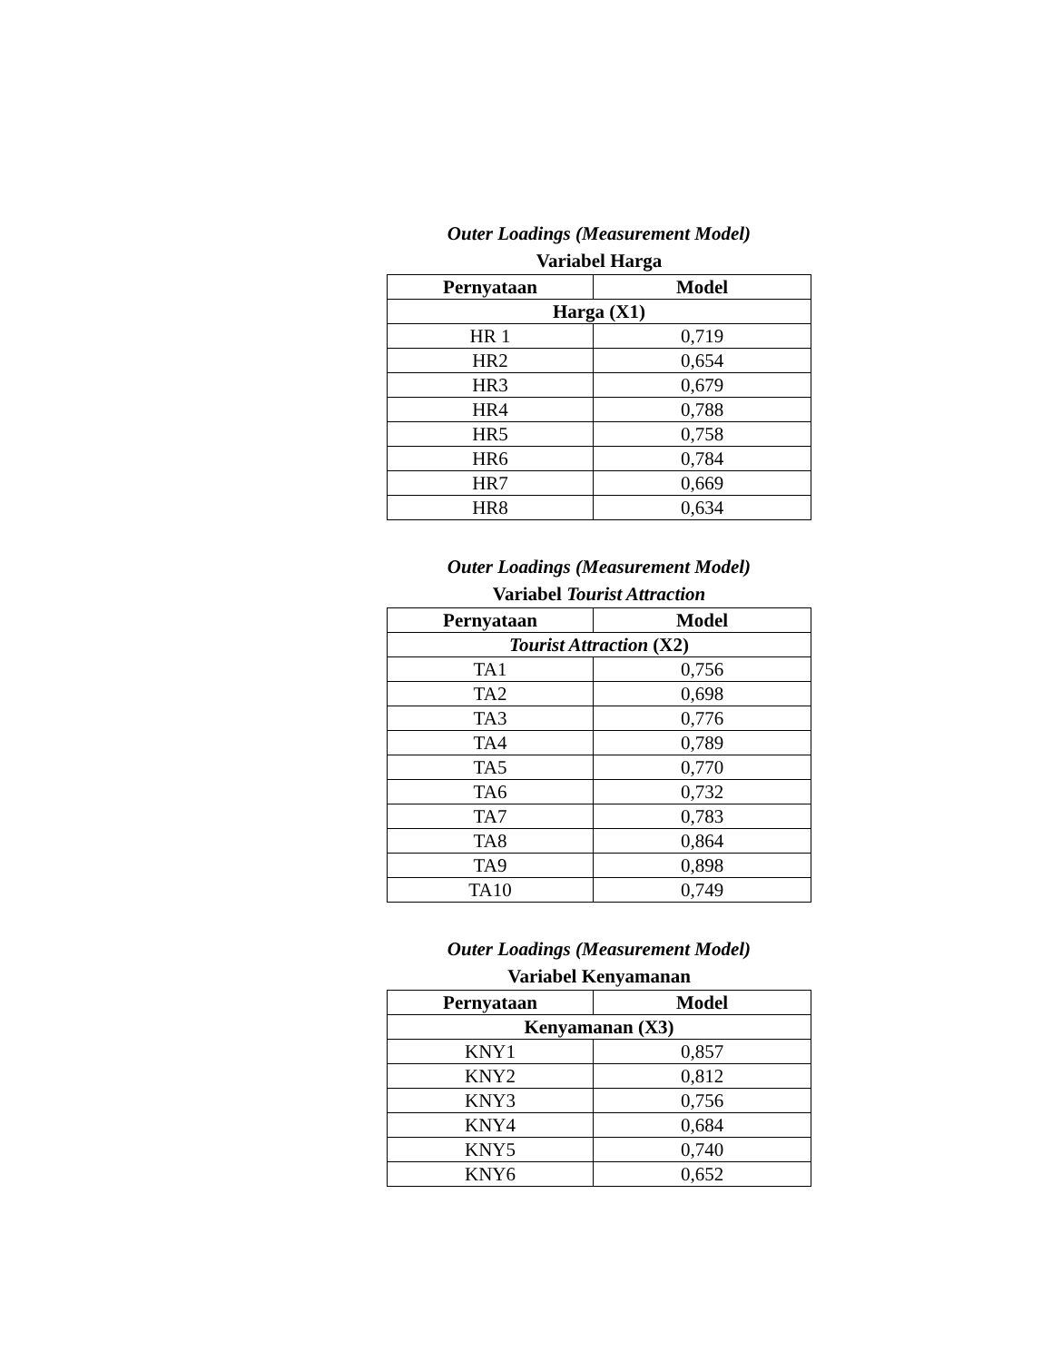Outer Loadings (Measurement Model)
Variabel Harga
| Pernyataan | Model |
| --- | --- |
| Harga (X1) | |
| HR 1 | 0,719 |
| HR2 | 0,654 |
| HR3 | 0,679 |
| HR4 | 0,788 |
| HR5 | 0,758 |
| HR6 | 0,784 |
| HR7 | 0,669 |
| HR8 | 0,634 |
Outer Loadings (Measurement Model)
Variabel Tourist Attraction
| Pernyataan | Model |
| --- | --- |
| Tourist Attraction (X2) | |
| TA1 | 0,756 |
| TA2 | 0,698 |
| TA3 | 0,776 |
| TA4 | 0,789 |
| TA5 | 0,770 |
| TA6 | 0,732 |
| TA7 | 0,783 |
| TA8 | 0,864 |
| TA9 | 0,898 |
| TA10 | 0,749 |
Outer Loadings (Measurement Model)
Variabel Kenyamanan
| Pernyataan | Model |
| --- | --- |
| Kenyamanan (X3) | |
| KNY1 | 0,857 |
| KNY2 | 0,812 |
| KNY3 | 0,756 |
| KNY4 | 0,684 |
| KNY5 | 0,740 |
| KNY6 | 0,652 |